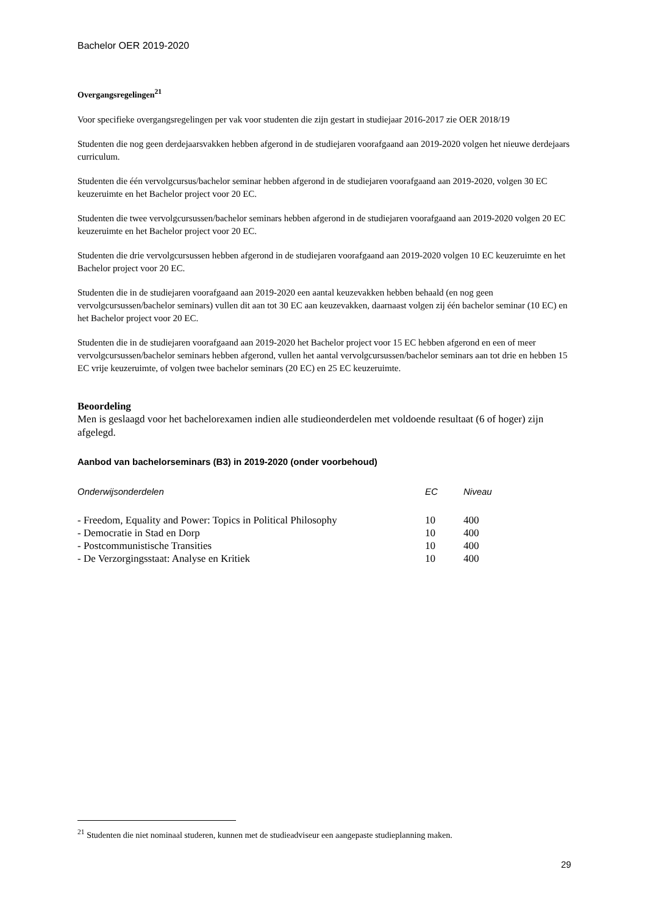Bachelor OER 2019-2020
Overgangsregelingen<sup>21</sup>
Voor specifieke overgangsregelingen per vak voor studenten die zijn gestart in studiejaar 2016-2017 zie OER 2018/19
Studenten die nog geen derdejaarsvakken hebben afgerond in de studiejaren voorafgaand aan 2019-2020 volgen het nieuwe derdejaars curriculum.
Studenten die één vervolgcursus/bachelor seminar hebben afgerond in de studiejaren voorafgaand aan 2019-2020, volgen 30 EC keuzeruimte en het Bachelor project voor 20 EC.
Studenten die twee vervolgcursussen/bachelor seminars hebben afgerond in de studiejaren voorafgaand aan 2019-2020 volgen 20 EC keuzeruimte en het Bachelor project voor 20 EC.
Studenten die drie vervolgcursussen hebben afgerond in de studiejaren voorafgaand aan 2019-2020 volgen 10 EC keuzeruimte en het Bachelor project voor 20 EC.
Studenten die in de studiejaren voorafgaand aan 2019-2020 een aantal keuzevakken hebben behaald (en nog geen vervolgcursussen/bachelor seminars) vullen dit aan tot 30 EC aan keuzevakken, daarnaast volgen zij één bachelor seminar (10 EC) en het Bachelor project voor 20 EC.
Studenten die in de studiejaren voorafgaand aan 2019-2020 het Bachelor project voor 15 EC hebben afgerond en een of meer vervolgcursussen/bachelor seminars hebben afgerond, vullen het aantal vervolgcursussen/bachelor seminars aan tot drie en hebben 15 EC vrije keuzeruimte, of volgen twee bachelor seminars (20 EC) en 25 EC keuzeruimte.
Beoordeling
Men is geslaagd voor het bachelorexamen indien alle studieonderdelen met voldoende resultaat (6 of hoger) zijn afgelegd.
Aanbod van bachelorseminars (B3) in 2019-2020 (onder voorbehoud)
| Onderwijsonderdelen | EC | Niveau |
| --- | --- | --- |
| - Freedom, Equality and Power: Topics in Political Philosophy | 10 | 400 |
| - Democratie in Stad en Dorp | 10 | 400 |
| - Postcommunistische Transities | 10 | 400 |
| - De Verzorgingsstaat: Analyse en Kritiek | 10 | 400 |
<sup>21</sup> Studenten die niet nominaal studeren, kunnen met de studieadviseur een aangepaste studieplanning maken.
29